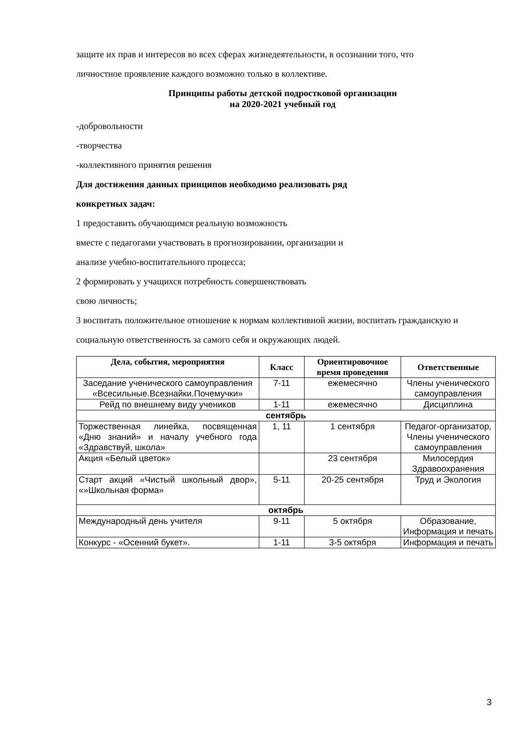защите их прав и интересов во всех сферах жизнедеятельности, в осознании того, что
личностное проявление каждого возможно только в коллективе.
Принципы работы детской подростковой организации
на 2020-2021 учебный год
-добровольности
-творчества
-коллективного принятия решения
Для достижения данных принципов необходимо реализовать ряд
конкретных задач:
1 предоставить обучающимся реальную возможность
вместе с педагогами участвовать в прогнозировании, организации и
анализе учебно-воспитательного процесса;
2 формировать у учащихся потребность совершенствовать
свою личность;
3 воспитать положительное отношение к нормам коллективной жизни, воспитать гражданскую и
социальную ответственность за самого себя и окружающих людей.
| Дела, события, мероприятия | Класс | Ориентировочное время проведения | Ответственные |
| --- | --- | --- | --- |
| Заседание ученического самоуправления «Всесильные.Всезнайки.Почемучки» | 7-11 | ежемесячно | Члены ученического самоуправления |
| Рейд по внешнему виду учеников | 1-11 | ежемесячно | Дисциплина |
| сентябрь | | | |
| Торжественная линейка, посвященная «Дню знаний» и началу учебного года «Здравствуй, школа» | 1, 11 | 1 сентября | Педагог-организатор, Члены ученического самоуправления |
| Акция «Белый цветок» | | 23 сентября | Милосердия Здравоохранения |
| Старт акций «Чистый школьный двор», «»Школьная форма» | 5-11 | 20-25 сентября | Труд и Экология |
| октябрь | | | |
| Международный день учителя | 9-11 | 5 октября | Образование, Информация и печать |
| Конкурс - «Осенний букет». | 1-11 | 3-5 октября | Информация и печать |
3